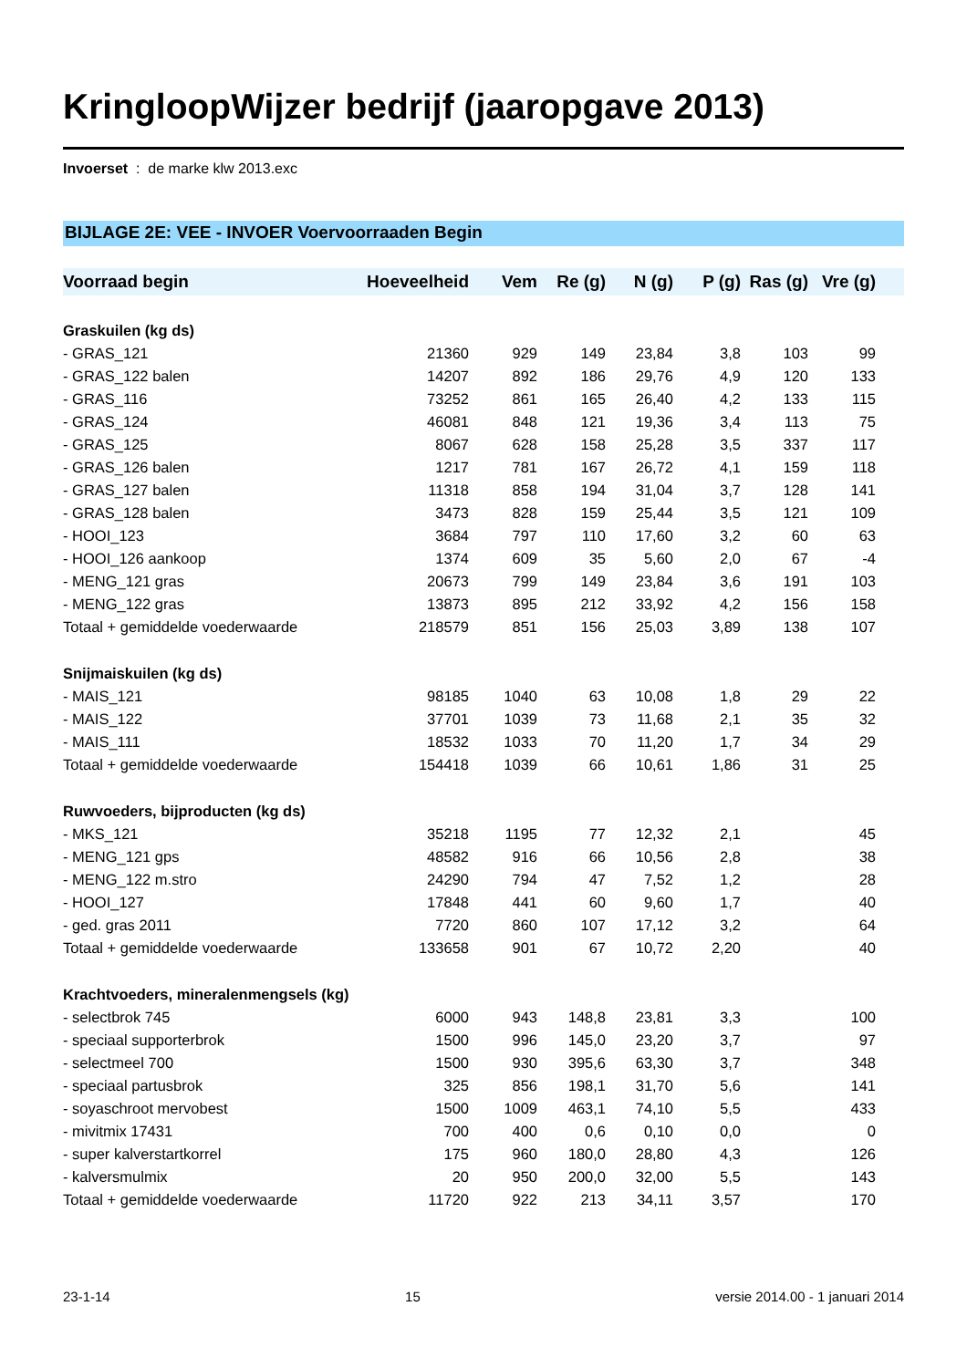KringloopWijzer bedrijf (jaaropgave 2013)
Invoerset : de marke klw 2013.exc
BIJLAGE 2E: VEE - INVOER Voervoorraaden Begin
| Voorraad begin | Hoeveelheid | Vem | Re (g) | N (g) | P (g) | Ras (g) | Vre (g) | |
| --- | --- | --- | --- | --- | --- | --- | --- | --- |
| Graskuilen (kg ds) | | | | | | | | |
| - GRAS_121 | 21360 | 929 | 149 | 23,84 | 3,8 | 103 | 99 | |
| - GRAS_122 balen | 14207 | 892 | 186 | 29,76 | 4,9 | 120 | 133 | |
| - GRAS_116 | 73252 | 861 | 165 | 26,40 | 4,2 | 133 | 115 | |
| - GRAS_124 | 46081 | 848 | 121 | 19,36 | 3,4 | 113 | 75 | |
| - GRAS_125 | 8067 | 628 | 158 | 25,28 | 3,5 | 337 | 117 | |
| - GRAS_126 balen | 1217 | 781 | 167 | 26,72 | 4,1 | 159 | 118 | |
| - GRAS_127 balen | 11318 | 858 | 194 | 31,04 | 3,7 | 128 | 141 | |
| - GRAS_128 balen | 3473 | 828 | 159 | 25,44 | 3,5 | 121 | 109 | |
| - HOOI_123 | 3684 | 797 | 110 | 17,60 | 3,2 | 60 | 63 | |
| - HOOI_126 aankoop | 1374 | 609 | 35 | 5,60 | 2,0 | 67 | -4 | |
| - MENG_121 gras | 20673 | 799 | 149 | 23,84 | 3,6 | 191 | 103 | |
| - MENG_122 gras | 13873 | 895 | 212 | 33,92 | 4,2 | 156 | 158 | |
| Totaal + gemiddelde voederwaarde | 218579 | 851 | 156 | 25,03 | 3,89 | 138 | 107 | |
| Snijmaiskuilen (kg ds) | | | | | | | | |
| - MAIS_121 | 98185 | 1040 | 63 | 10,08 | 1,8 | 29 | 22 | |
| - MAIS_122 | 37701 | 1039 | 73 | 11,68 | 2,1 | 35 | 32 | |
| - MAIS_111 | 18532 | 1033 | 70 | 11,20 | 1,7 | 34 | 29 | |
| Totaal + gemiddelde voederwaarde | 154418 | 1039 | 66 | 10,61 | 1,86 | 31 | 25 | |
| Ruwvoeders, bijproducten (kg ds) | | | | | | | | |
| - MKS_121 | 35218 | 1195 | 77 | 12,32 | 2,1 | | 45 | |
| - MENG_121 gps | 48582 | 916 | 66 | 10,56 | 2,8 | | 38 | |
| - MENG_122 m.stro | 24290 | 794 | 47 | 7,52 | 1,2 | | 28 | |
| - HOOI_127 | 17848 | 441 | 60 | 9,60 | 1,7 | | 40 | |
| - ged. gras 2011 | 7720 | 860 | 107 | 17,12 | 3,2 | | 64 | |
| Totaal + gemiddelde voederwaarde | 133658 | 901 | 67 | 10,72 | 2,20 | | 40 | |
| Krachtvoeders, mineralenmengsels (kg) | | | | | | | | |
| - selectbrok 745 | 6000 | 943 | 148,8 | 23,81 | 3,3 | | 100 | |
| - speciaal supporterbrok | 1500 | 996 | 145,0 | 23,20 | 3,7 | | 97 | |
| - selectmeel 700 | 1500 | 930 | 395,6 | 63,30 | 3,7 | | 348 | |
| - speciaal partusbrok | 325 | 856 | 198,1 | 31,70 | 5,6 | | 141 | |
| - soyaschroot mervobest | 1500 | 1009 | 463,1 | 74,10 | 5,5 | | 433 | |
| - mivitmix 17431 | 700 | 400 | 0,6 | 0,10 | 0,0 | | 0 | |
| - super kalverstartkorrel | 175 | 960 | 180,0 | 28,80 | 4,3 | | 126 | |
| - kalversmulmix | 20 | 950 | 200,0 | 32,00 | 5,5 | | 143 | |
| Totaal + gemiddelde voederwaarde | 11720 | 922 | 213 | 34,11 | 3,57 | | 170 | |
23-1-14 15 versie 2014.00 - 1 januari 2014